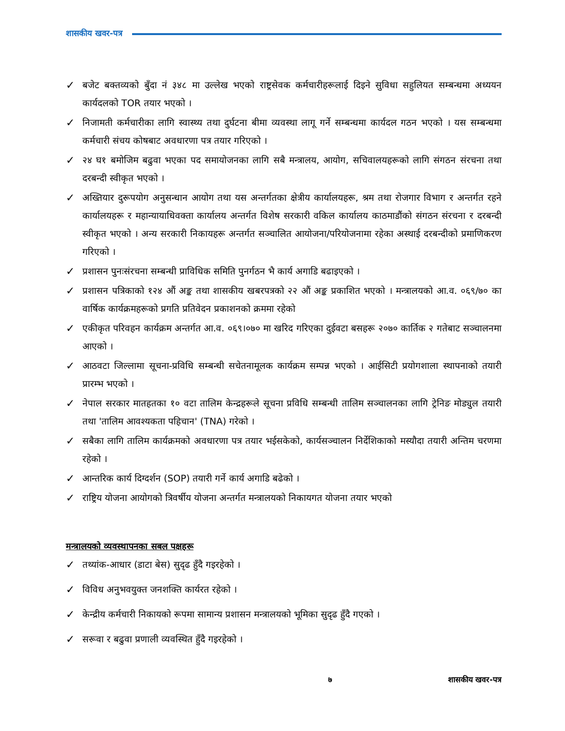शासकीय खवर-पत्र
✓ बजेट बक्तव्यको बुँदा नं ३४८ मा उल्लेख भएको राष्ट्रसेवक कर्मचारीहरूलाई दिइने सुविधा सहुलियत सम्बन्धमा अध्ययन कार्यदलको TOR तयार भएको ।
✓ निजामती कर्मचारीका लागि स्वास्थ्य तथा दुर्घटना बीमा व्यवस्था लागू गर्ने सम्बन्धमा कार्यदल गठन भएको । यस सम्बन्धमा कर्मचारी संचय कोषबाट अवधारणा पत्र तयार गरिएको ।
✓ २४ घ१ बमोजिम बढुवा भएका पद समायोजनका लागि सबै मन्त्रालय, आयोग, सचिवालयहरूको लागि संगठन संरचना तथा दरबन्दी स्वीकृत भएको ।
✓ अख्तियार दुरूपयोग अनुसन्धान आयोग तथा यस अन्तर्गतका क्षेत्रीय कार्यालयहरू, श्रम तथा रोजगार विभाग र अन्तर्गत रहने कार्यालयहरू र महान्यायाधिवक्ता कार्यालय अन्तर्गत विशेष सरकारी वकिल कार्यालय काठमाडौंको संगठन संरचना र दरबन्दी स्वीकृत भएको । अन्य सरकारी निकायहरू अन्तर्गत सञ्चालित आयोजना/परियोजनामा रहेका अस्थाई दरबन्दीको प्रमाणिकरण गरिएको ।
✓ प्रशासन पुनःसंरचना सम्बन्धी प्राविधिक समिति पुनर्गठन भै कार्य अगाडि बढाइएको ।
✓ प्रशासन पत्रिकाको १२४ औं अङ्क तथा शासकीय खबरपत्रको २२ औं अङ्क प्रकाशित भएको । मन्त्रालयको आ.व. ०६९/७० का वार्षिक कार्यक्रमहरूको प्रगति प्रतिवेदन प्रकाशनको क्रममा रहेको
✓ एकीकृत परिवहन कार्यक्रम अन्तर्गत आ.व. ०६९।०७० मा खरिद गरिएका दुईवटा बसहरू २०७० कार्तिक २ गतेबाट सञ्चालनमा आएको ।
✓ आठवटा जिल्लामा सूचना-प्रविधि सम्बन्धी सचेतनामूलक कार्यक्रम सम्पन्न भएको । आईसिटी प्रयोगशाला स्थापनाको तयारी प्रारम्भ भएको ।
✓ नेपाल सरकार मातहतका १० वटा तालिम केन्द्रहरूले सूचना प्रविधि सम्बन्धी तालिम सञ्चालनका लागि ट्रेनिङ मोड्युल तयारी तथा 'तालिम आवश्यकता पहिचान' (TNA) गरेको ।
✓ सबैका लागि तालिम कार्यक्रमको अवधारणा पत्र तयार भईसकेको, कार्यसञ्चालन निर्देशिकाको मस्यौदा तयारी अन्तिम चरणमा रहेको ।
✓ आन्तरिक कार्य दिग्दर्शन (SOP) तयारी गर्ने कार्य अगाडि बढेको ।
✓ राष्ट्रिय योजना आयोगको त्रिवर्षीय योजना अन्तर्गत मन्त्रालयको निकायगत योजना तयार भएको
मन्त्रालयको व्यवस्थापनका सबल पक्षहरू
✓ तथ्यांक-आधार (डाटा बेस) सुदृढ हुँदै गइरहेको ।
✓ विविध अनुभवयुक्त जनशक्ति कार्यरत रहेको ।
✓ केन्द्रीय कर्मचारी निकायको रूपमा सामान्य प्रशासन मन्त्रालयको भूमिका सुदृढ हुँदै गएको ।
✓ सरूवा र बढुवा प्रणाली व्यवस्थित हुँदै गइरहेको ।
७ शासकीय खवर-पत्र